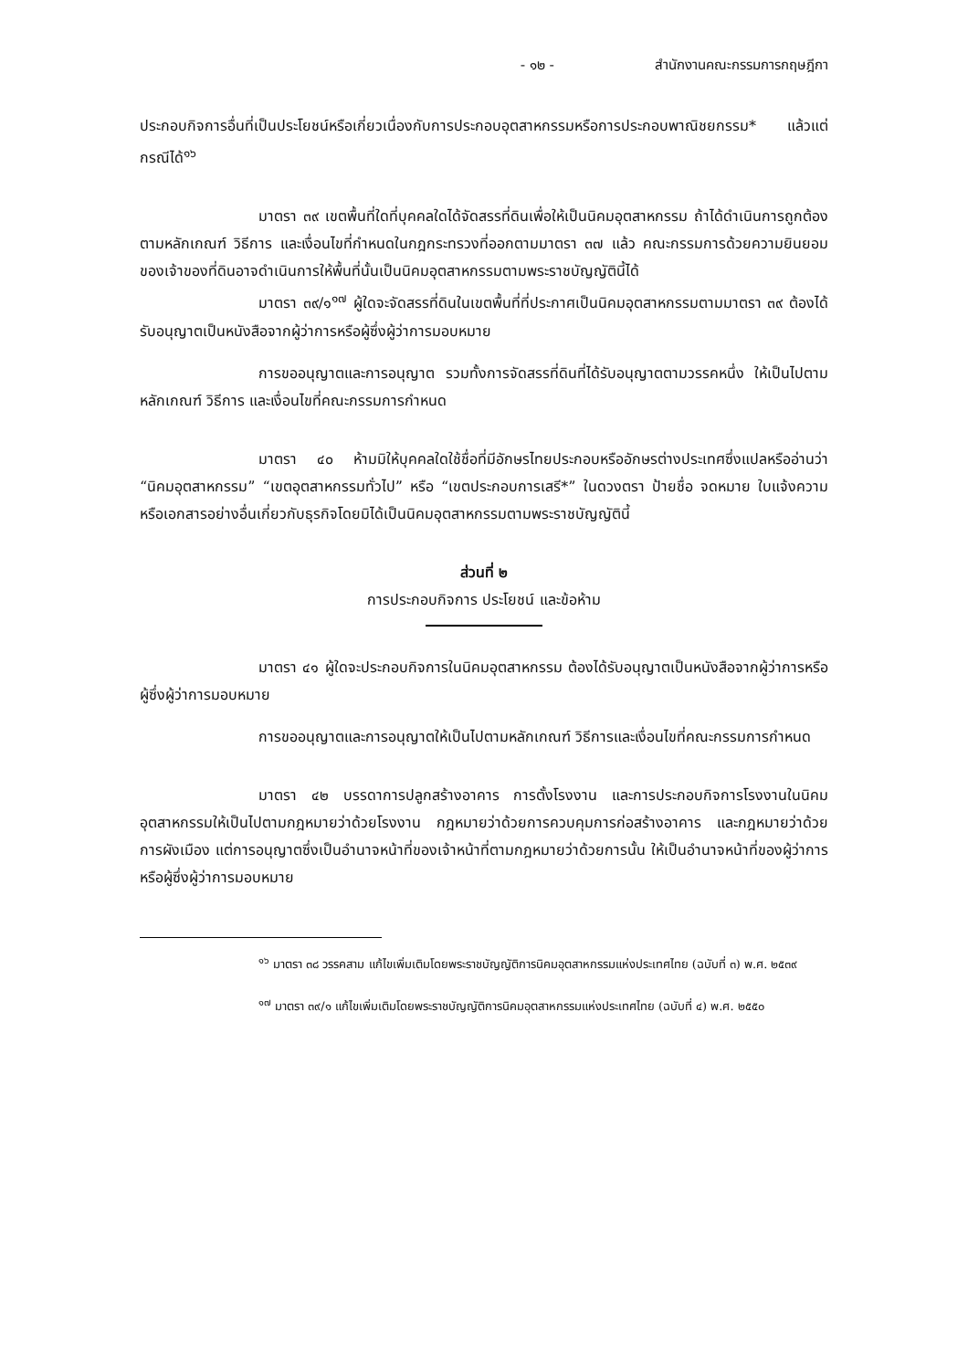- ๑๒ - สำนักงานคณะกรรมการกฤษฎีกา
ประกอบกิจการอื่นที่เป็นประโยชน์หรือเกี่ยวเนื่องกับการประกอบอุตสาหกรรมหรือการประกอบพาณิชยกรรม* แล้วแต่กรณีได้<sup>๑๖</sup>
มาตรา ๓๙ เขตพื้นที่ใดที่บุคคลใดได้จัดสรรที่ดินเพื่อให้เป็นนิคมอุตสาหกรรม ถ้าได้ดำเนินการถูกต้องตามหลักเกณฑ์ วิธีการ และเงื่อนไขที่กำหนดในกฎกระทรวงที่ออกตามมาตรา ๓๗ แล้ว คณะกรรมการด้วยความยินยอมของเจ้าของที่ดินอาจดำเนินการให้พื้นที่นั้นเป็นนิคมอุตสาหกรรมตามพระราชบัญญัตินี้ได้
มาตรา ๓๙/๑<sup>๑๗</sup> ผู้ใดจะจัดสรรที่ดินในเขตพื้นที่ที่ประกาศเป็นนิคมอุตสาหกรรมตามมาตรา ๓๙ ต้องได้รับอนุญาตเป็นหนังสือจากผู้ว่าการหรือผู้ซึ่งผู้ว่าการมอบหมาย
การขออนุญาตและการอนุญาต รวมทั้งการจัดสรรที่ดินที่ได้รับอนุญาตตามวรรคหนึ่ง ให้เป็นไปตามหลักเกณฑ์ วิธีการ และเงื่อนไขที่คณะกรรมการกำหนด
มาตรา ๔๐ ห้ามมิให้บุคคลใดใช้ชื่อที่มีอักษรไทยประกอบหรืออักษรต่างประเทศซึ่งแปลหรืออ่านว่า “นิคมอุตสาหกรรม” “เขตอุตสาหกรรมทั่วไป” หรือ “เขตประกอบการเสรี*” ในดวงตรา ป้ายชื่อ จดหมาย ใบแจ้งความ หรือเอกสารอย่างอื่นเกี่ยวกับธุรกิจโดยมิได้เป็นนิคมอุตสาหกรรมตามพระราชบัญญัตินี้
ส่วนที่ ๒
การประกอบกิจการ ประโยชน์ และข้อห้าม
มาตรา ๔๑ ผู้ใดจะประกอบกิจการในนิคมอุตสาหกรรม ต้องได้รับอนุญาตเป็นหนังสือจากผู้ว่าการหรือผู้ซึ่งผู้ว่าการมอบหมาย
การขออนุญาตและการอนุญาตให้เป็นไปตามหลักเกณฑ์ วิธีการและเงื่อนไขที่คณะกรรมการกำหนด
มาตรา ๔๒ บรรดาการปลูกสร้างอาคาร การตั้งโรงงาน และการประกอบกิจการโรงงานในนิคมอุตสาหกรรมให้เป็นไปตามกฎหมายว่าด้วยโรงงาน กฎหมายว่าด้วยการควบคุมการก่อสร้างอาคาร และกฎหมายว่าด้วยการผังเมือง แต่การอนุญาตซึ่งเป็นอำนาจหน้าที่ของเจ้าหน้าที่ตามกฎหมายว่าด้วยการนั้น ให้เป็นอำนาจหน้าที่ของผู้ว่าการหรือผู้ซึ่งผู้ว่าการมอบหมาย
<sup>๑๖</sup> มาตรา ๓๘ วรรคสาม แก้ไขเพิ่มเติมโดยพระราชบัญญัติการนิคมอุตสาหกรรมแห่งประเทศไทย (ฉบับที่ ๓) พ.ศ. ๒๕๓๙
<sup>๑๗</sup> มาตรา ๓๙/๑ แก้ไขเพิ่มเติมโดยพระราชบัญญัติการนิคมอุตสาหกรรมแห่งประเทศไทย (ฉบับที่ ๔) พ.ศ. ๒๕๕๐